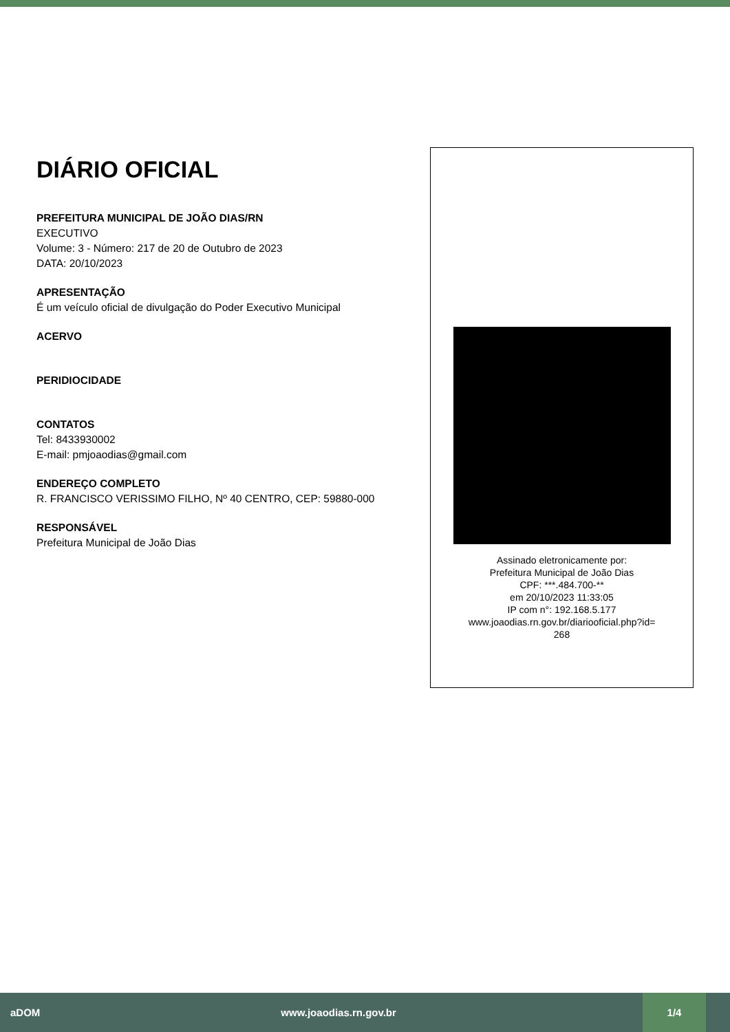DIÁRIO OFICIAL
PREFEITURA MUNICIPAL DE JOÃO DIAS/RN
EXECUTIVO
Volume: 3 - Número: 217 de 20 de Outubro de 2023
DATA: 20/10/2023
APRESENTAÇÃO
É um veículo oficial de divulgação do Poder Executivo Municipal
ACERVO
PERIDIOCIDADE
CONTATOS
Tel: 8433930002
E-mail: pmjoaodias@gmail.com
ENDEREÇO COMPLETO
R. FRANCISCO VERISSIMO FILHO, Nº 40 CENTRO, CEP: 59880-000
RESPONSÁVEL
Prefeitura Municipal de João Dias
Assinado eletronicamente por:
Prefeitura Municipal de João Dias
CPF: ***.484.700-**
em 20/10/2023 11:33:05
IP com n°: 192.168.5.177
www.joaodias.rn.gov.br/diariooficial.php?id=
268
aDOM www.joaodias.rn.gov.br 1/4